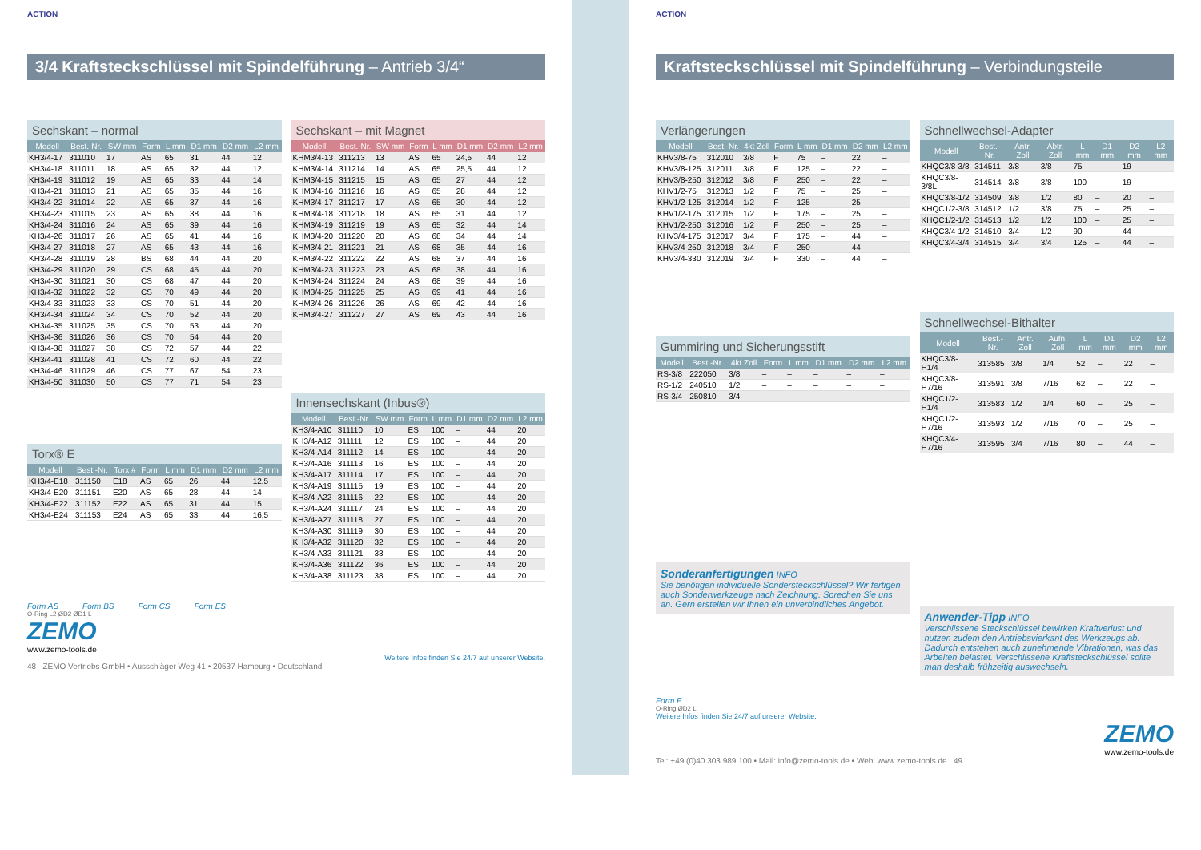ACTION
3/4 Kraftsteckschlüssel mit Spindelführung – Antrieb 3/4“
Sechskant – normal
| Modell | Best.-Nr. | SW mm | Form | L mm | D1 mm | D2 mm | L2 mm |
| --- | --- | --- | --- | --- | --- | --- | --- |
| KH3/4-17 | 311010 | 17 | AS | 65 | 31 | 44 | 12 |
| KH3/4-18 | 311011 | 18 | AS | 65 | 32 | 44 | 12 |
| KH3/4-19 | 311012 | 19 | AS | 65 | 33 | 44 | 14 |
| KH3/4-21 | 311013 | 21 | AS | 65 | 35 | 44 | 16 |
| KH3/4-22 | 311014 | 22 | AS | 65 | 37 | 44 | 16 |
| KH3/4-23 | 311015 | 23 | AS | 65 | 38 | 44 | 16 |
| KH3/4-24 | 311016 | 24 | AS | 65 | 39 | 44 | 16 |
| KH3/4-26 | 311017 | 26 | AS | 65 | 41 | 44 | 16 |
| KH3/4-27 | 311018 | 27 | AS | 65 | 43 | 44 | 16 |
| KH3/4-28 | 311019 | 28 | BS | 68 | 44 | 44 | 20 |
| KH3/4-29 | 311020 | 29 | CS | 68 | 45 | 44 | 20 |
| KH3/4-30 | 311021 | 30 | CS | 68 | 47 | 44 | 20 |
| KH3/4-32 | 311022 | 32 | CS | 70 | 49 | 44 | 20 |
| KH3/4-33 | 311023 | 33 | CS | 70 | 51 | 44 | 20 |
| KH3/4-34 | 311024 | 34 | CS | 70 | 52 | 44 | 20 |
| KH3/4-35 | 311025 | 35 | CS | 70 | 53 | 44 | 20 |
| KH3/4-36 | 311026 | 36 | CS | 70 | 54 | 44 | 20 |
| KH3/4-38 | 311027 | 38 | CS | 72 | 57 | 44 | 22 |
| KH3/4-41 | 311028 | 41 | CS | 72 | 60 | 44 | 22 |
| KH3/4-46 | 311029 | 46 | CS | 77 | 67 | 54 | 23 |
| KH3/4-50 | 311030 | 50 | CS | 77 | 71 | 54 | 23 |
Torx® E
| Modell | Best.-Nr. | Torx # | Form | L mm | D1 mm | D2 mm | L2 mm |
| --- | --- | --- | --- | --- | --- | --- | --- |
| KH3/4-E18 | 311150 | E18 | AS | 65 | 26 | 44 | 12,5 |
| KH3/4-E20 | 311151 | E20 | AS | 65 | 28 | 44 | 14 |
| KH3/4-E22 | 311152 | E22 | AS | 65 | 31 | 44 | 15 |
| KH3/4-E24 | 311153 | E24 | AS | 65 | 33 | 44 | 16,5 |
Sechskant – mit Magnet
| Modell | Best.-Nr. | SW mm | Form | L mm | D1 mm | D2 mm | L2 mm |
| --- | --- | --- | --- | --- | --- | --- | --- |
| KHM3/4-13 | 311213 | 13 | AS | 65 | 24,5 | 44 | 12 |
| KHM3/4-14 | 311214 | 14 | AS | 65 | 25,5 | 44 | 12 |
| KHM3/4-15 | 311215 | 15 | AS | 65 | 27 | 44 | 12 |
| KHM3/4-16 | 311216 | 16 | AS | 65 | 28 | 44 | 12 |
| KHM3/4-17 | 311217 | 17 | AS | 65 | 30 | 44 | 12 |
| KHM3/4-18 | 311218 | 18 | AS | 65 | 31 | 44 | 12 |
| KHM3/4-19 | 311219 | 19 | AS | 65 | 32 | 44 | 14 |
| KHM3/4-20 | 311220 | 20 | AS | 68 | 34 | 44 | 14 |
| KHM3/4-21 | 311221 | 21 | AS | 68 | 35 | 44 | 16 |
| KHM3/4-22 | 311222 | 22 | AS | 68 | 37 | 44 | 16 |
| KHM3/4-23 | 311223 | 23 | AS | 68 | 38 | 44 | 16 |
| KHM3/4-24 | 311224 | 24 | AS | 68 | 39 | 44 | 16 |
| KHM3/4-25 | 311225 | 25 | AS | 69 | 41 | 44 | 16 |
| KHM3/4-26 | 311226 | 26 | AS | 69 | 42 | 44 | 16 |
| KHM3/4-27 | 311227 | 27 | AS | 69 | 43 | 44 | 16 |
Innensechskant (Inbus®)
| Modell | Best.-Nr. | SW mm | Form | L mm | D1 mm | D2 mm | L2 mm |
| --- | --- | --- | --- | --- | --- | --- | --- |
| KH3/4-A10 | 311110 | 10 | ES | 100 | – | 44 | 20 |
| KH3/4-A12 | 311111 | 12 | ES | 100 | – | 44 | 20 |
| KH3/4-A14 | 311112 | 14 | ES | 100 | – | 44 | 20 |
| KH3/4-A16 | 311113 | 16 | ES | 100 | – | 44 | 20 |
| KH3/4-A17 | 311114 | 17 | ES | 100 | – | 44 | 20 |
| KH3/4-A19 | 311115 | 19 | ES | 100 | – | 44 | 20 |
| KH3/4-A22 | 311116 | 22 | ES | 100 | – | 44 | 20 |
| KH3/4-A24 | 311117 | 24 | ES | 100 | – | 44 | 20 |
| KH3/4-A27 | 311118 | 27 | ES | 100 | – | 44 | 20 |
| KH3/4-A30 | 311119 | 30 | ES | 100 | – | 44 | 20 |
| KH3/4-A32 | 311120 | 32 | ES | 100 | – | 44 | 20 |
| KH3/4-A33 | 311121 | 33 | ES | 100 | – | 44 | 20 |
| KH3/4-A36 | 311122 | 36 | ES | 100 | – | 44 | 20 |
| KH3/4-A38 | 311123 | 38 | ES | 100 | – | 44 | 20 |
Form AS Form BS Form CS Form ES
O-Ring L2 ØD2 ØD1 L
ZEMO
www.zemo-tools.de
Weitere Infos finden Sie 24/7 auf unserer Website.
48 ZEMO Vertriebs GmbH • Ausschläger Weg 41 • 20537 Hamburg • Deutschland
ACTION
Kraftsteckschlüssel mit Spindelführung – Verbindungsteile
Verlängerungen
| Modell | Best.-Nr. | 4kt Zoll | Form | L mm | D1 mm | D2 mm | L2 mm |
| --- | --- | --- | --- | --- | --- | --- | --- |
| KHV3/8-75 | 312010 | 3/8 | F | 75 | – | 22 | – |
| KHV3/8-125 | 312011 | 3/8 | F | 125 | – | 22 | – |
| KHV3/8-250 | 312012 | 3/8 | F | 250 | – | 22 | – |
| KHV1/2-75 | 312013 | 1/2 | F | 75 | – | 25 | – |
| KHV1/2-125 | 312014 | 1/2 | F | 125 | – | 25 | – |
| KHV1/2-175 | 312015 | 1/2 | F | 175 | – | 25 | – |
| KHV1/2-250 | 312016 | 1/2 | F | 250 | – | 25 | – |
| KHV3/4-175 | 312017 | 3/4 | F | 175 | – | 44 | – |
| KHV3/4-250 | 312018 | 3/4 | F | 250 | – | 44 | – |
| KHV3/4-330 | 312019 | 3/4 | F | 330 | – | 44 | – |
Gummiring und Sicherungsstift
| Modell | Best.-Nr. | 4kt Zoll | Form | L mm | D1 mm | D2 mm | L2 mm |
| --- | --- | --- | --- | --- | --- | --- | --- |
| RS-3/8 | 222050 | 3/8 | – | – | – | – | – |
| RS-1/2 | 240510 | 1/2 | – | – | – | – | – |
| RS-3/4 | 250810 | 3/4 | – | – | – | – | – |
Sonderanfertigungen INFO
Sie benötigen individuelle Sondersteckschlüssel? Wir fertigen auch Sonderwerkzeuge nach Zeichnung. Sprechen Sie uns an. Gern erstellen wir Ihnen ein unverbindliches Angebot.
Schnellwechsel-Adapter
| Modell | Best.-Nr. | Antr. Zoll | Abtr. Zoll | L mm | D1 mm | D2 mm | L2 mm |
| --- | --- | --- | --- | --- | --- | --- | --- |
| KHQC3/8-3/8 | 314511 | 3/8 | 3/8 | 75 | – | 19 | – |
| KHQC3/8-3/8L | 314514 | 3/8 | 3/8 | 100 | – | 19 | – |
| KHQC3/8-1/2 | 314509 | 3/8 | 1/2 | 80 | – | 20 | – |
| KHQC1/2-3/8 | 314512 | 1/2 | 3/8 | 75 | – | 25 | – |
| KHQC1/2-1/2 | 314513 | 1/2 | 1/2 | 100 | – | 25 | – |
| KHQC3/4-1/2 | 314510 | 3/4 | 1/2 | 90 | – | 44 | – |
| KHQC3/4-3/4 | 314515 | 3/4 | 3/4 | 125 | – | 44 | – |
Schnellwechsel-Bithalter
| Modell | Best.-Nr. | Antr. Zoll | Aufn. Zoll | L mm | D1 mm | D2 mm | L2 mm |
| --- | --- | --- | --- | --- | --- | --- | --- |
| KHQC3/8-H1/4 | 313585 | 3/8 | 1/4 | 52 | – | 22 | – |
| KHQC3/8-H7/16 | 313591 | 3/8 | 7/16 | 62 | – | 22 | – |
| KHQC1/2-H1/4 | 313583 | 1/2 | 1/4 | 60 | – | 25 | – |
| KHQC1/2-H7/16 | 313593 | 1/2 | 7/16 | 70 | – | 25 | – |
| KHQC3/4-H7/16 | 313595 | 3/4 | 7/16 | 80 | – | 44 | – |
Anwender-Tipp INFO
Verschlissene Steckschlüssel bewirken Kraftverlust und nutzen zudem den Antriebsvierkant des Werkzeugs ab. Dadurch entstehen auch zunehmende Vibrationen, was das Arbeiten belastet. Verschlissene Kraftsteckschlüssel sollte man deshalb frühzeitig auswechseln.
Form F
O-Ring ØD2 L
Weitere Infos finden Sie 24/7 auf unserer Website.
ZEMO
www.zemo-tools.de
Tel: +49 (0)40 303 989 100 • Mail: info@zemo-tools.de • Web: www.zemo-tools.de 49